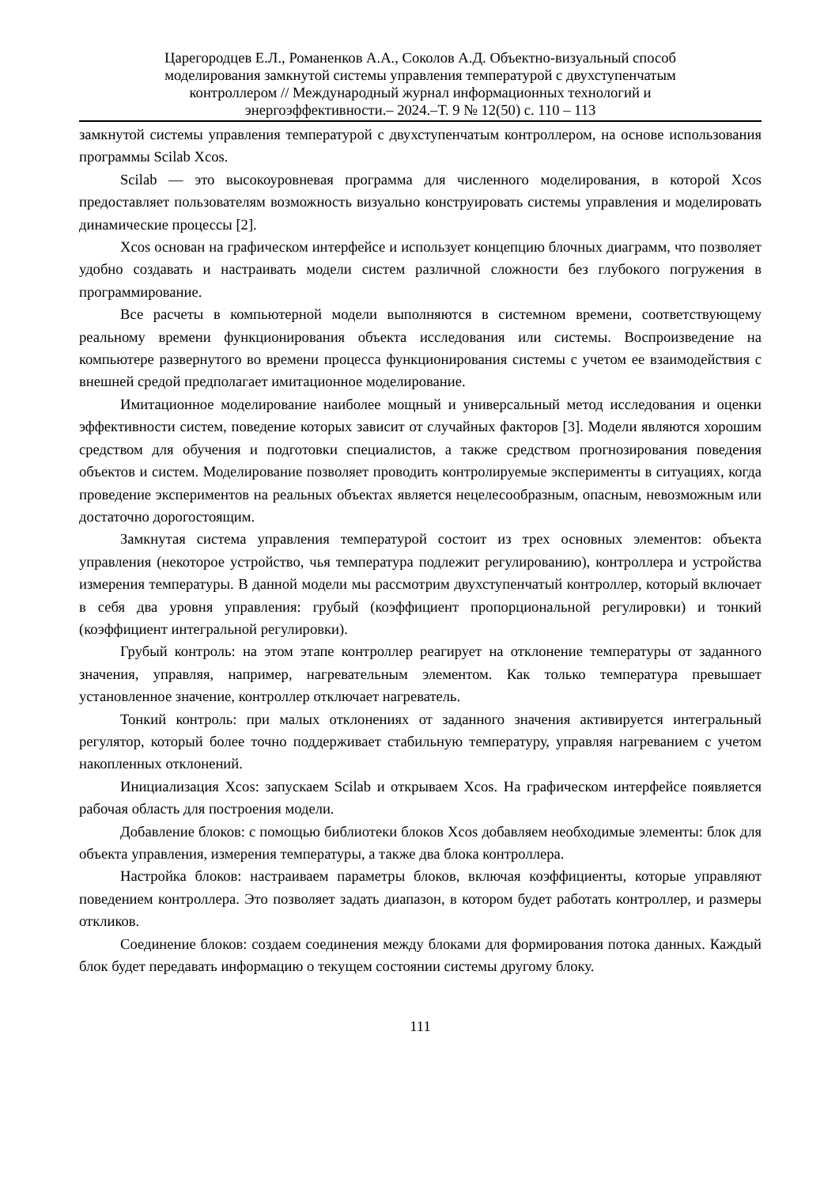Царегородцев Е.Л., Романенков А.А., Соколов А.Д. Объектно-визуальный способ
моделирования замкнутой системы управления температурой с двухступенчатым
контроллером // Международный журнал информационных технологий и
энергоэффективности.– 2024.–Т. 9 № 12(50) с. 110 – 113
замкнутой системы управления температурой с двухступенчатым контроллером, на основе использования программы Scilab Xcos.
Scilab — это высокоуровневая программа для численного моделирования, в которой Xcos предоставляет пользователям возможность визуально конструировать системы управления и моделировать динамические процессы [2].
Xcos основан на графическом интерфейсе и использует концепцию блочных диаграмм, что позволяет удобно создавать и настраивать модели систем различной сложности без глубокого погружения в программирование.
Все расчеты в компьютерной модели выполняются в системном времени, соответствующему реальному времени функционирования объекта исследования или системы. Воспроизведение на компьютере развернутого во времени процесса функционирования системы с учетом ее взаимодействия с внешней средой предполагает имитационное моделирование.
Имитационное моделирование наиболее мощный и универсальный метод исследования и оценки эффективности систем, поведение которых зависит от случайных факторов [3]. Модели являются хорошим средством для обучения и подготовки специалистов, а также средством прогнозирования поведения объектов и систем. Моделирование позволяет проводить контролируемые эксперименты в ситуациях, когда проведение экспериментов на реальных объектах является нецелесообразным, опасным, невозможным или достаточно дорогостоящим.
Замкнутая система управления температурой состоит из трех основных элементов: объекта управления (некоторое устройство, чья температура подлежит регулированию), контроллера и устройства измерения температуры. В данной модели мы рассмотрим двухступенчатый контроллер, который включает в себя два уровня управления: грубый (коэффициент пропорциональной регулировки) и тонкий (коэффициент интегральной регулировки).
Грубый контроль: на этом этапе контроллер реагирует на отклонение температуры от заданного значения, управляя, например, нагревательным элементом. Как только температура превышает установленное значение, контроллер отключает нагреватель.
Тонкий контроль: при малых отклонениях от заданного значения активируется интегральный регулятор, который более точно поддерживает стабильную температуру, управляя нагреванием с учетом накопленных отклонений.
Инициализация Xcos: запускаем Scilab и открываем Xcos. На графическом интерфейсе появляется рабочая область для построения модели.
Добавление блоков: с помощью библиотеки блоков Xcos добавляем необходимые элементы: блок для объекта управления, измерения температуры, а также два блока контроллера.
Настройка блоков: настраиваем параметры блоков, включая коэффициенты, которые управляют поведением контроллера. Это позволяет задать диапазон, в котором будет работать контроллер, и размеры откликов.
Соединение блоков: создаем соединения между блоками для формирования потока данных. Каждый блок будет передавать информацию о текущем состоянии системы другому блоку.
111